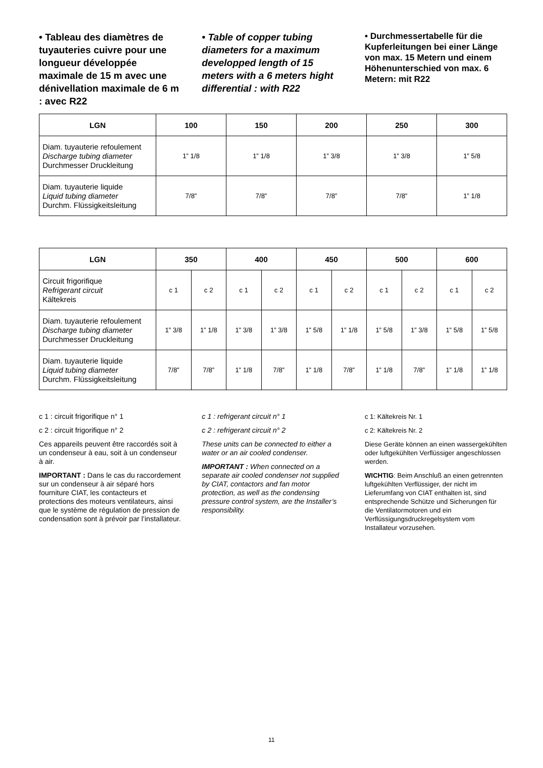• Tableau des diamètres de tuyauteries cuivre pour une longueur développée maximale de 15 m avec une dénivellation maximale de 6 m : avec R22
• Table of copper tubing diameters for a maximum developped length of 15 meters with a 6 meters hight differential : with R22
• Durchmessertabelle für die Kupferleitungen bei einer Länge von max. 15 Metern und einem Höhenunterschied von max. 6 Metern: mit R22
| LGN | 100 | 150 | 200 | 250 | 300 |
| --- | --- | --- | --- | --- | --- |
| Diam. tuyauterie refoulement Discharge tubing diameter Durchmesser Druckleitung | 1” 1/8 | 1” 1/8 | 1” 3/8 | 1” 3/8 | 1” 5/8 |
| Diam. tuyauterie liquide Liquid tubing diameter Durchm. Flüssigkeitsleitung | 7/8” | 7/8” | 7/8” | 7/8” | 1” 1/8 |
| LGN | 350 | | 400 | | 450 | | 500 | | 600 | |
| --- | --- | --- | --- | --- | --- | --- | --- | --- | --- | --- |
| Circuit frigorifique Refrigerant circuit Kältekreis | c 1 | c 2 | c 1 | c 2 | c 1 | c 2 | c 1 | c 2 | c 1 | c 2 |
| Diam. tuyauterie refoulement Discharge tubing diameter Durchmesser Druckleitung | 1” 3/8 | 1” 1/8 | 1” 3/8 | 1” 3/8 | 1” 5/8 | 1” 1/8 | 1” 5/8 | 1” 3/8 | 1” 5/8 | 1” 5/8 |
| Diam. tuyauterie liquide Liquid tubing diameter Durchm. Flüssigkeitsleitung | 7/8” | 7/8” | 1” 1/8 | 7/8” | 1” 1/8 | 7/8” | 1” 1/8 | 7/8” | 1” 1/8 | 1” 1/8 |
c 1 : circuit frigorifique n° 1
c 2 : circuit frigorifique n° 2
Ces appareils peuvent être raccordés soit à un condenseur à eau, soit à un condenseur à air.
IMPORTANT : Dans le cas du raccordement sur un condenseur à air séparé hors fourniture CIAT, les contacteurs et protections des moteurs ventilateurs, ainsi que le système de régulation de pression de condensation sont à prévoir par l’installateur.
c 1 : refrigerant circuit n° 1
c 2 : refrigerant circuit n° 2
These units can be connected to either a water or an air cooled condenser.
IMPORTANT : When connected on a separate air cooled condenser not supplied by CIAT, contactors and fan motor protection, as well as the condensing pressure control system, are the Installer’s responsibility.
c 1: Kältekreis Nr. 1
c 2: Kältekreis Nr. 2
Diese Geräte können an einen wassergekühlten oder luftgekühlten Verflüssiger angeschlossen werden.
WICHTIG: Beim Anschluß an einen getrennten luftgekühlten Verflüssiger, der nicht im Lieferumfang von CIAT enthalten ist, sind entsprechende Schütze und Sicherungen für die Ventilatormotoren und ein Verflüssigungsdruckregelsystem vom Installateur vorzusehen.
11